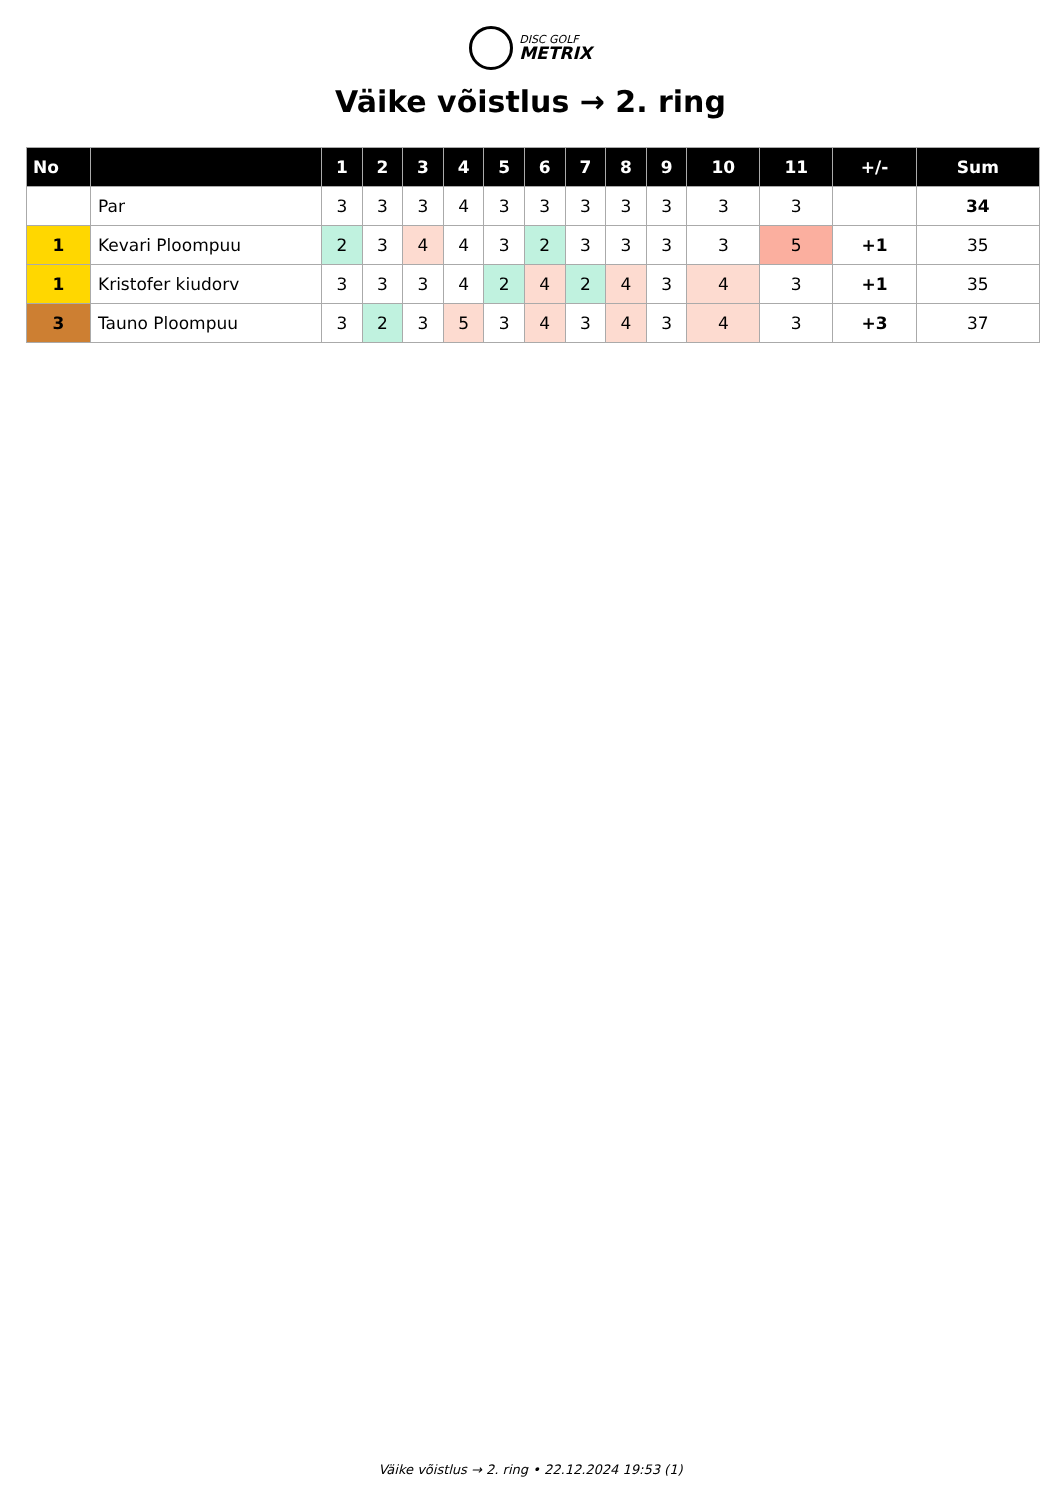DISC GOLF
METRIX
Väike võistlus → 2. ring
| No | | 1 | 2 | 3 | 4 | 5 | 6 | 7 | 8 | 9 | 10 | 11 | +/- | Sum |
| --- | --- | --- | --- | --- | --- | --- | --- | --- | --- | --- | --- | --- | --- | --- |
| | Par | 3 | 3 | 3 | 4 | 3 | 3 | 3 | 3 | 3 | 3 | 3 | | 34 |
| 1 | Kevari Ploompuu | 2 | 3 | 4 | 4 | 3 | 2 | 3 | 3 | 3 | 3 | 5 | +1 | 35 |
| 1 | Kristofer kiudorv | 3 | 3 | 3 | 4 | 2 | 4 | 2 | 4 | 3 | 4 | 3 | +1 | 35 |
| 3 | Tauno Ploompuu | 3 | 2 | 3 | 5 | 3 | 4 | 3 | 4 | 3 | 4 | 3 | +3 | 37 |
Väike võistlus → 2. ring • 22.12.2024 19:53 (1)